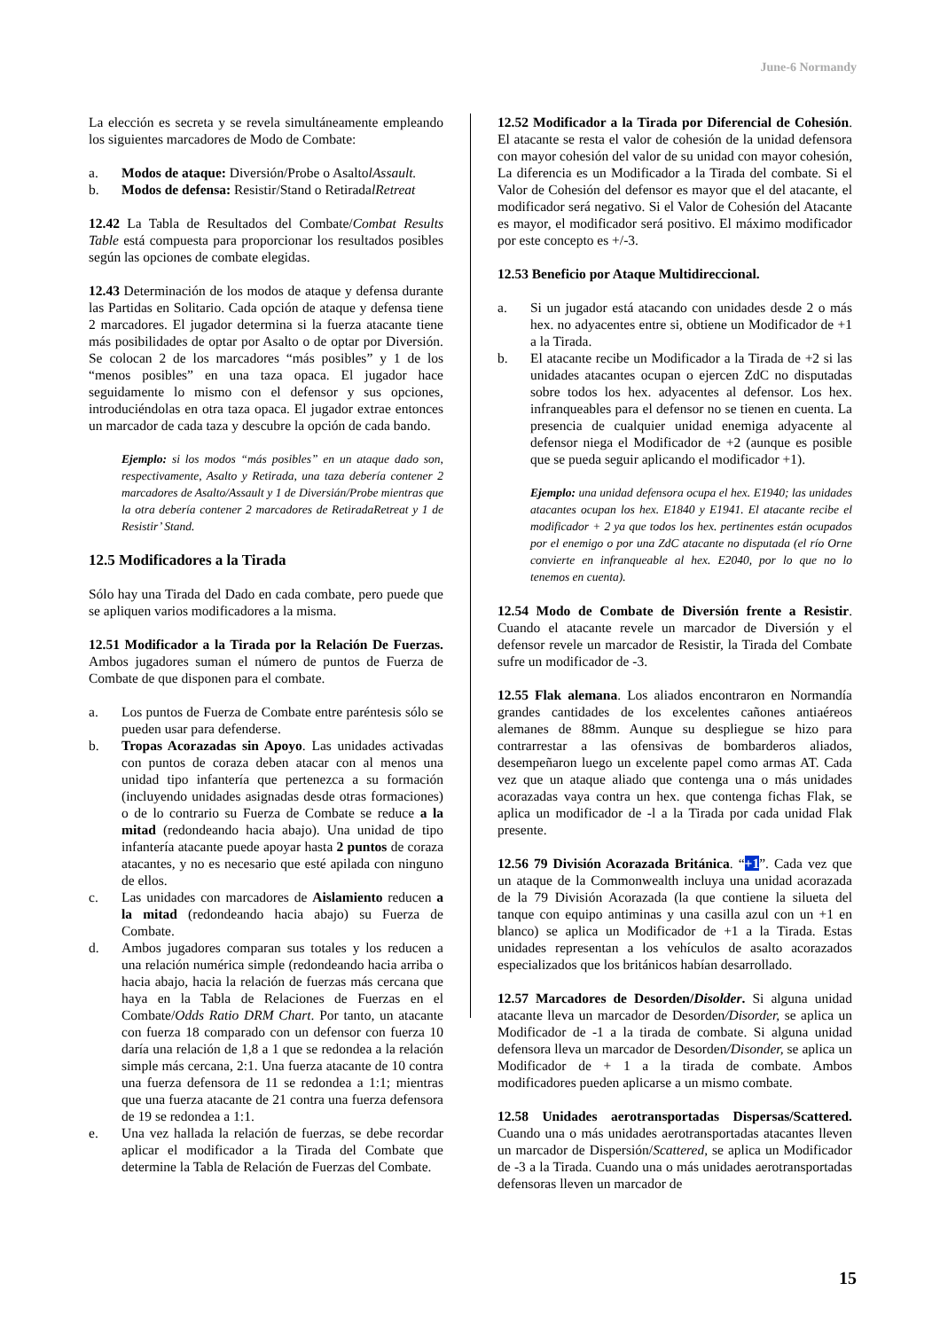June-6 Normandy
La elección es secreta y se revela simultáneamente empleando los siguientes marcadores de Modo de Combate:
a. Modos de ataque: Diversión/Probe o AsaltolAssault.
b. Modos de defensa: Resistir/Stand o RetiradalRetreat
12.42 La Tabla de Resultados del Combate/Combat Results Table está compuesta para proporcionar los resultados posibles según las opciones de combate elegidas.
12.43 Determinación de los modos de ataque y defensa durante las Partidas en Solitario. Cada opción de ataque y defensa tiene 2 marcadores. El jugador determina si la fuerza atacante tiene más posibilidades de optar por Asalto o de optar por Diversión. Se colocan 2 de los marcadores “más posibles” y 1 de los “menos posibles” en una taza opaca. El jugador hace seguidamente lo mismo con el defensor y sus opciones, introduciéndolas en otra taza opaca. El jugador extrae entonces un marcador de cada taza y descubre la opción de cada bando.
Ejemplo: si los modos “más posibles” en un ataque dado son, respectivamente, Asalto y Retirada, una taza debería contener 2 marcadores de Asalto/Assault y 1 de Diversián/Probe mientras que la otra debería contener 2 marcadores de RetiradaRetreat y 1 de Resistir’ Stand.
12.5 Modificadores a la Tirada
Sólo hay una Tirada del Dado en cada combate, pero puede que se apliquen varios modificadores a la misma.
12.51 Modificador a la Tirada por la Relación De Fuerzas. Ambos jugadores suman el número de puntos de Fuerza de Combate de que disponen para el combate.
a. Los puntos de Fuerza de Combate entre paréntesis sólo se pueden usar para defenderse.
b. Tropas Acorazadas sin Apoyo. Las unidades activadas con puntos de coraza deben atacar con al menos una unidad tipo infantería que pertenezca a su formación (incluyendo unidades asignadas desde otras formaciones) o de lo contrario su Fuerza de Combate se reduce a la mitad (redondeando hacia abajo). Una unidad de tipo infantería atacante puede apoyar hasta 2 puntos de coraza atacantes, y no es necesario que esté apilada con ninguno de ellos.
c. Las unidades con marcadores de Aislamiento reducen a la mitad (redondeando hacia abajo) su Fuerza de Combate.
d. Ambos jugadores comparan sus totales y los reducen a una relación numérica simple (redondeando hacia arriba o hacia abajo, hacia la relación de fuerzas más cercana que haya en la Tabla de Relaciones de Fuerzas en el Combate/Odds Ratio DRM Chart. Por tanto, un atacante con fuerza 18 comparado con un defensor con fuerza 10 daría una relación de 1,8 a 1 que se redondea a la relación simple más cercana, 2:1. Una fuerza atacante de 10 contra una fuerza defensora de 11 se redondea a 1:1; mientras que una fuerza atacante de 21 contra una fuerza defensora de 19 se redondea a 1:1.
e. Una vez hallada la relación de fuerzas, se debe recordar aplicar el modificador a la Tirada del Combate que determine la Tabla de Relación de Fuerzas del Combate.
12.52 Modificador a la Tirada por Diferencial de Cohesión. El atacante se resta el valor de cohesión de la unidad defensora con mayor cohesión del valor de su unidad con mayor cohesión, La diferencia es un Modificador a la Tirada del combate. Si el Valor de Cohesión del defensor es mayor que el del atacante, el modificador será negativo. Si el Valor de Cohesión del Atacante es mayor, el modificador será positivo. El máximo modificador por este concepto es +/-3.
12.53 Beneficio por Ataque Multidireccional.
a. Si un jugador está atacando con unidades desde 2 o más hex. no adyacentes entre si, obtiene un Modificador de +1 a la Tirada.
b. El atacante recibe un Modificador a la Tirada de +2 si las unidades atacantes ocupan o ejercen ZdC no disputadas sobre todos los hex. adyacentes al defensor. Los hex. infranqueables para el defensor no se tienen en cuenta. La presencia de cualquier unidad enemiga adyacente al defensor niega el Modificador de +2 (aunque es posible que se pueda seguir aplicando el modificador +1).
Ejemplo: una unidad defensora ocupa el hex. E1940; las unidades atacantes ocupan los hex. E1840 y E1941. El atacante recibe el modificador + 2 ya que todos los hex. pertinentes están ocupados por el enemigo o por una ZdC atacante no disputada (el río Orne convierte en infranqueable al hex. E2040, por lo que no lo tenemos en cuenta).
12.54 Modo de Combate de Diversión frente a Resistir. Cuando el atacante revele un marcador de Diversión y el defensor revele un marcador de Resistir, la Tirada del Combate sufre un modificador de -3.
12.55 Flak alemana. Los aliados encontraron en Normandía grandes cantidades de los excelentes cañones antiaéreos alemanes de 88mm. Aunque su despliegue se hizo para contrarrestar a las ofensivas de bombarderos aliados, desempeñaron luego un excelente papel como armas AT. Cada vez que un ataque aliado que contenga una o más unidades acorazadas vaya contra un hex. que contenga fichas Flak, se aplica un modificador de -l a la Tirada por cada unidad Flak presente.
12.56 79 División Acorazada Británica. “+1”. Cada vez que un ataque de la Commonwealth incluya una unidad acorazada de la 79 División Acorazada (la que contiene la silueta del tanque con equipo antiminas y una casilla azul con un +1 en blanco) se aplica un Modificador de +1 a la Tirada. Estas unidades representan a los vehículos de asalto acorazados especializados que los británicos habían desarrollado.
12.57 Marcadores de Desorden/Disolder. Si alguna unidad atacante lleva un marcador de Desorden/Disorder, se aplica un Modificador de -1 a la tirada de combate. Si alguna unidad defensora lleva un marcador de Desorden/Disonder, se aplica un Modificador de + 1 a la tirada de combate. Ambos modificadores pueden aplicarse a un mismo combate.
12.58 Unidades aerotransportadas Dispersas/Scattered. Cuando una o más unidades aerotransportadas atacantes lleven un marcador de Dispersión/Scattered, se aplica un Modificador de -3 a la Tirada. Cuando una o más unidades aerotransportadas defensoras lleven un marcador de
15